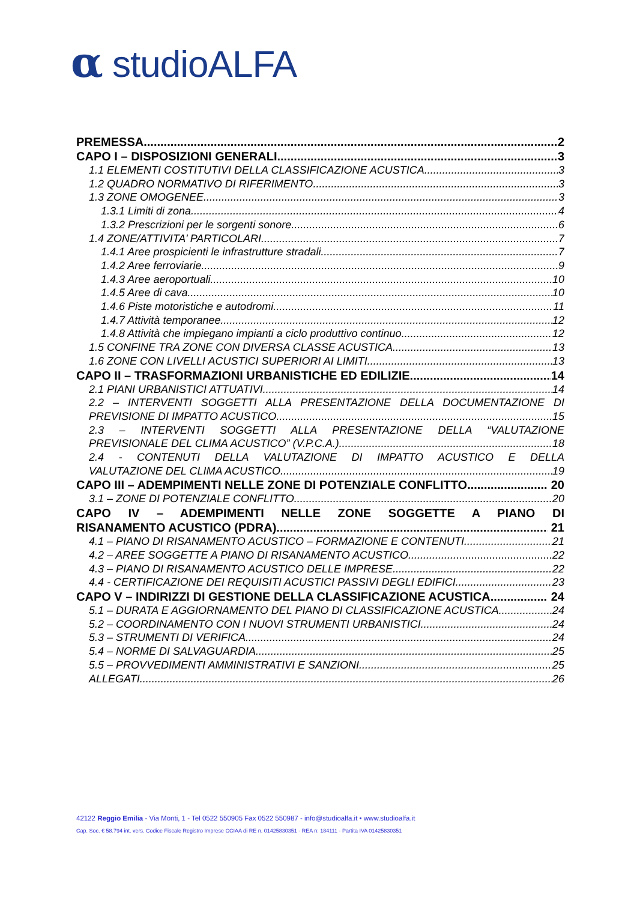α studioALFA
PREMESSA 2
CAPO I – DISPOSIZIONI GENERALI 3
1.1 ELEMENTI COSTITUTIVI DELLA CLASSIFICAZIONE ACUSTICA 3
1.2 QUADRO NORMATIVO DI RIFERIMENTO 3
1.3 ZONE OMOGENEE 3
1.3.1 Limiti di zona 4
1.3.2 Prescrizioni per le sorgenti sonore 6
1.4 ZONE/ATTIVITA’ PARTICOLARI 7
1.4.1 Aree prospicienti le infrastrutture stradali 7
1.4.2 Aree ferroviarie 9
1.4.3 Aree aeroportuali 10
1.4.5 Aree di cava 10
1.4.6 Piste motoristiche e autodromi 11
1.4.7 Attività temporanee 12
1.4.8 Attività che impiegano impianti a ciclo produttivo continuo 12
1.5 CONFINE TRA ZONE CON DIVERSA CLASSE ACUSTICA 13
1.6 ZONE CON LIVELLI ACUSTICI SUPERIORI AI LIMITI 13
CAPO II – TRASFORMAZIONI URBANISTICHE ED EDILIZIE 14
2.1 PIANI URBANISTICI ATTUATIVI 14
2.2 – INTERVENTI SOGGETTI ALLA PRESENTAZIONE DELLA DOCUMENTAZIONE DI
PREVISIONE DI IMPATTO ACUSTICO 15
2.3 – INTERVENTI SOGGETTI ALLA PRESENTAZIONE DELLA “VALUTAZIONE
PREVISIONALE DEL CLIMA ACUSTICO” (V.P.C.A.) 18
2.4 - CONTENUTI DELLA VALUTAZIONE DI IMPATTO ACUSTICO E DELLA
VALUTAZIONE DEL CLIMA ACUSTICO 19
CAPO III – ADEMPIMENTI NELLE ZONE DI POTENZIALE CONFLITTO 20
3.1 – ZONE DI POTENZIALE CONFLITTO 20
CAPO IV – ADEMPIMENTI NELLE ZONE SOGGETTE A PIANO DI
RISANAMENTO ACUSTICO (PDRA) 21
4.1 – PIANO DI RISANAMENTO ACUSTICO – FORMAZIONE E CONTENUTI 21
4.2 – AREE SOGGETTE A PIANO DI RISANAMENTO ACUSTICO 22
4.3 – PIANO DI RISANAMENTO ACUSTICO DELLE IMPRESE 22
4.4 - CERTIFICAZIONE DEI REQUISITI ACUSTICI PASSIVI DEGLI EDIFICI 23
CAPO V – INDIRIZZI DI GESTIONE DELLA CLASSIFICAZIONE ACUSTICA 24
5.1 – DURATA E AGGIORNAMENTO DEL PIANO DI CLASSIFICAZIONE ACUSTICA 24
5.2 – COORDINAMENTO CON I NUOVI STRUMENTI URBANISTICI 24
5.3 – STRUMENTI DI VERIFICA 24
5.4 – NORME DI SALVAGUARDIA 25
5.5 – PROVVEDIMENTI AMMINISTRATIVI E SANZIONI 25
ALLEGATI 26
42122 Reggio Emilia - Via Monti, 1 - Tel 0522 550905 Fax 0522 550987 - info@studioalfa.it • www.studioalfa.it
Cap. Soc. € 58.794 int. vers. Codice Fiscale Registro Imprese CCIAA di RE n. 01425830351 - REA n: 184111 - Partita IVA 01425830351